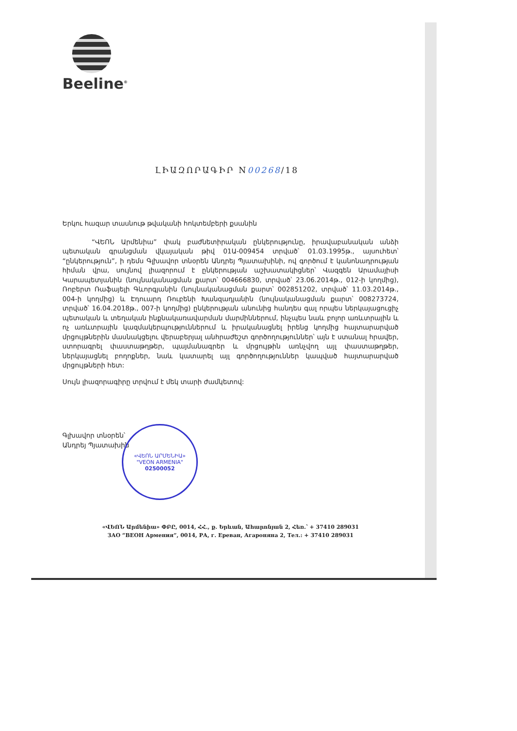Beeline<sup>®</sup>
ԼԻԱԶՈՐԱԳԻՐ N00268/18
Երկու հազար տասնութ թվականի հոկտեմբերի քսանին
“ՎԵՈՆ Արմենիա” փակ բաժնետիրական ընկերությունը, իրավաբանական անձի պետական գրանցման վկայական թիվ 01Ա-009454 տրված՝ 01.03.1995թ., այսուհետ՝ “ընկերություն”, ի դեմս Գլխավոր տնօրեն Անդրեյ Պյատախինի, ով գործում է կանոնադրության հիման վրա, սույնով լիազորում է ընկերության աշխատակիցներ՝ Վազգեն Արամայիսի Կարապետյանին (նույնականացման քարտ՝ 004666830, տրված՝ 23.06.2014թ., 012-ի կողմից), Ռոբերտ Ռաֆայելի Գևորգյանին (նույնականացման քարտ՝ 002851202, տրված՝ 11.03.2014թ., 004-ի կողմից) և Էդուարդ Ռուբենի Խանզադյանին (նույնականացման քարտ՝ 008273724, տրված՝ 16.04.2018թ., 007-ի կողմից) ընկերության անունից հանդես գալ որպես ներկայացուցիչ պետական և տեղական ինքնակառավարման մարմիններում, ինչպես նաև բոլոր առևտրային և ոչ առևտրային կազմակերպություններում և իրականացնել իրենց կողմից հայտարարված մրցույթներին մասնակցելու վերաբերյալ անհրաժեշտ գործողություններ՝ այն է ստանալ հրավեր, ստորագրել փաստաթղթեր, պայմանագրեր և մրցույթին առնչվող այլ փաստաթղթեր, ներկայացնել բողոքներ, նաև կատարել այլ գործողություններ կապված հայտարարված մրցույթների հետ:
Սույն լիազորագիրը տրվում է մեկ տարի ժամկետով:
Գլխավոր տնօրեն՝
Անդրեյ Պյատախին
«ՎԵՈՆ ԱՐՄԵՆԻԱ»
"VEON ARMENIA"
02500052
«ՎԵՈՆ Արմենիա» ՓԲԸ, 0014, ՀՀ., ք. Երևան, Ահարոնյան 2, Հեռ.՝ + 37410 289031
ЗАО “ВЕОН Армения”, 0014, РА, г. Ереван, Агароняна 2, Тел.: + 37410 289031